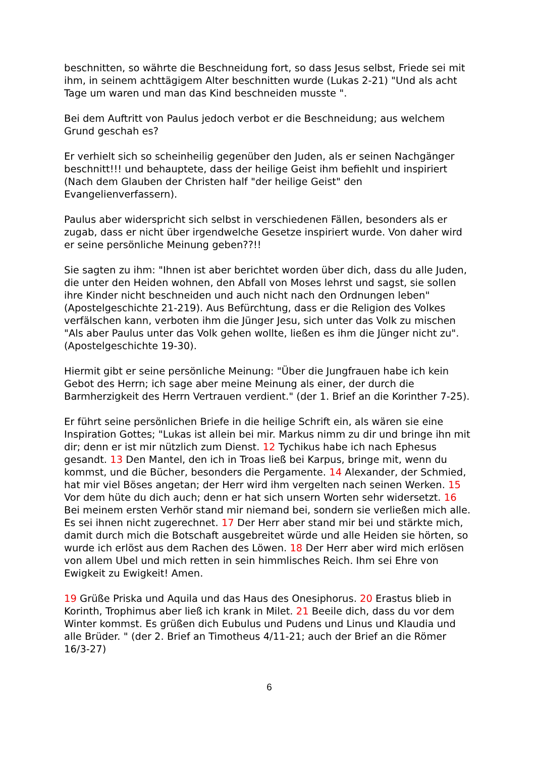beschnitten, so währte die Beschneidung fort, so dass Jesus selbst, Friede sei mit ihm, in seinem achttägigem Alter beschnitten wurde (Lukas 2-21) "Und als acht Tage um waren und man das Kind beschneiden musste ".
Bei dem Auftritt von Paulus jedoch verbot er die Beschneidung; aus welchem Grund geschah es?
Er verhielt sich so scheinheilig gegenüber den Juden, als er seinen Nachgänger beschnitt!!! und behauptete, dass der heilige Geist ihm befiehlt und inspiriert (Nach dem Glauben der Christen half "der heilige Geist" den Evangelienverfassern).
Paulus aber widerspricht sich selbst in verschiedenen Fällen, besonders als er zugab, dass er nicht über irgendwelche Gesetze inspiriert wurde. Von daher wird er seine persönliche Meinung geben??!!
Sie sagten zu ihm: "Ihnen ist aber berichtet worden über dich, dass du alle Juden, die unter den Heiden wohnen, den Abfall von Moses lehrst und sagst, sie sollen ihre Kinder nicht beschneiden und auch nicht nach den Ordnungen leben" (Apostelgeschichte 21-219). Aus Befürchtung, dass er die Religion des Volkes verfälschen kann, verboten ihm die Jünger Jesu, sich unter das Volk zu mischen "Als aber Paulus unter das Volk gehen wollte, ließen es ihm die Jünger nicht zu". (Apostelgeschichte 19-30).
Hiermit gibt er seine persönliche Meinung: "Über die Jungfrauen habe ich kein Gebot des Herrn; ich sage aber meine Meinung als einer, der durch die Barmherzigkeit des Herrn Vertrauen verdient." (der 1. Brief an die Korinther 7-25).
Er führt seine persönlichen Briefe in die heilige Schrift ein, als wären sie eine Inspiration Gottes; "Lukas ist allein bei mir. Markus nimm zu dir und bringe ihn mit dir; denn er ist mir nützlich zum Dienst. 12 Tychikus habe ich nach Ephesus gesandt. 13 Den Mantel, den ich in Troas ließ bei Karpus, bringe mit, wenn du kommst, und die Bücher, besonders die Pergamente. 14 Alexander, der Schmied, hat mir viel Böses angetan; der Herr wird ihm vergelten nach seinen Werken. 15 Vor dem hüte du dich auch; denn er hat sich unsern Worten sehr widersetzt. 16 Bei meinem ersten Verhör stand mir niemand bei, sondern sie verließen mich alle. Es sei ihnen nicht zugerechnet. 17 Der Herr aber stand mir bei und stärkte mich, damit durch mich die Botschaft ausgebreitet würde und alle Heiden sie hörten, so wurde ich erlöst aus dem Rachen des Löwen. 18 Der Herr aber wird mich erlösen von allem Ubel und mich retten in sein himmlisches Reich. Ihm sei Ehre von Ewigkeit zu Ewigkeit! Amen.
19 Grüße Priska und Aquila und das Haus des Onesiphorus. 20 Erastus blieb in Korinth, Trophimus aber ließ ich krank in Milet. 21 Beeile dich, dass du vor dem Winter kommst. Es grüßen dich Eubulus und Pudens und Linus und Klaudia und alle Brüder. " (der 2. Brief an Timotheus 4/11-21; auch der Brief an die Römer 16/3-27)
6